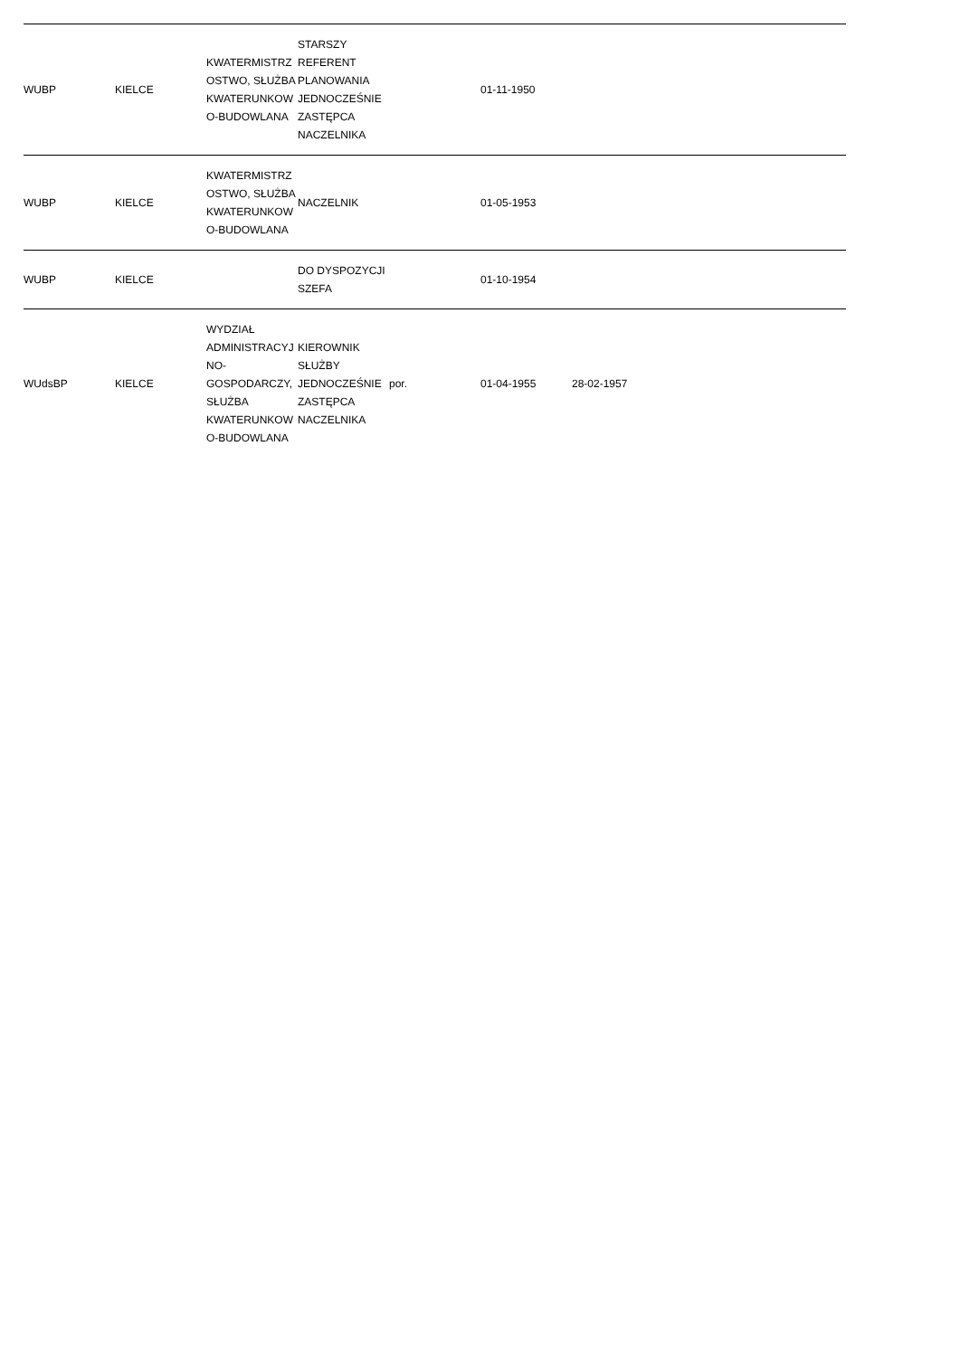| WUBP | KIELCE | KWATERMISTRZOSTWO, SŁUŻBA KWATERUNKOWO-BUDOWLANA | STARSZY REFERENT PLANOWANIA JEDNOCZEŚNIE ZASTĘPCA NACZELNIKA | | 01-11-1950 | | | |
| WUBP | KIELCE | KWATERMISTRZOSTWO, SŁUŻBA KWATERUNKOWO-BUDOWLANA | NACZELNIK | | 01-05-1953 | | | |
| WUBP | KIELCE | | DO DYSPOZYCJI SZEFA | | 01-10-1954 | | | |
| WUdsBP | KIELCE | WYDZIAŁ ADMINISTRACYJNO-GOSPODARCZY, SŁUŻBA KWATERUNKOWO-BUDOWLANA | KIEROWNIK SŁUŻBY JEDNOCZEŚNIE ZASTĘPCA NACZELNIKA | por. | 01-04-1955 | 28-02-1957 | | |